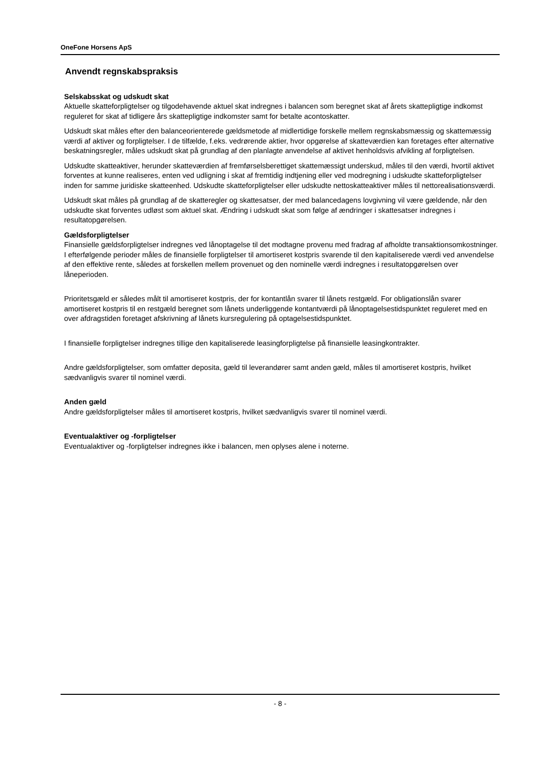OneFone Horsens ApS
Anvendt regnskabspraksis
Selskabsskat og udskudt skat
Aktuelle skatteforpligtelser og tilgodehavende aktuel skat indregnes i balancen som beregnet skat af årets skattepligtige indkomst reguleret for skat af tidligere års skattepligtige indkomster samt for betalte acontoskatter.
Udskudt skat måles efter den balanceorienterede gældsmetode af midlertidige forskelle mellem regnskabsmæssig og skattemæssig værdi af aktiver og forpligtelser. I de tilfælde, f.eks. vedrørende aktier, hvor opgørelse af skatteværdien kan foretages efter alternative beskatningsregler, måles udskudt skat på grundlag af den planlagte anvendelse af aktivet henholdsvis afvikling af forpligtelsen.
Udskudte skatteaktiver, herunder skatteværdien af fremførselsberettiget skattemæssigt underskud, måles til den værdi, hvortil aktivet forventes at kunne realiseres, enten ved udligning i skat af fremtidig indtjening eller ved modregning i udskudte skatteforpligtelser inden for samme juridiske skatteenhed. Udskudte skatteforpligtelser eller udskudte nettoskatteaktiver måles til nettorealisationsværdi.
Udskudt skat måles på grundlag af de skatteregler og skattesatser, der med balancedagens lovgivning vil være gældende, når den udskudte skat forventes udløst som aktuel skat. Ændring i udskudt skat som følge af ændringer i skattesatser indregnes i resultatopgørelsen.
Gældsforpligtelser
Finansielle gældsforpligtelser indregnes ved lånoptagelse til det modtagne provenu med fradrag af afholdte transaktionsomkostninger. I efterfølgende perioder måles de finansielle forpligtelser til amortiseret kostpris svarende til den kapitaliserede værdi ved anvendelse af den effektive rente, således at forskellen mellem provenuet og den nominelle værdi indregnes i resultatopgørelsen over låneperioden.
Prioritetsgæld er således målt til amortiseret kostpris, der for kontantlån svarer til lånets restgæld. For obligationslån svarer amortiseret kostpris til en restgæld beregnet som lånets underliggende kontantværdi på lånoptagelsestidspunktet reguleret med en over afdragstiden foretaget afskrivning af lånets kursregulering på optagelsestidspunktet.
I finansielle forpligtelser indregnes tillige den kapitaliserede leasingforpligtelse på finansielle leasingkontrakter.
Andre gældsforpligtelser, som omfatter deposita, gæld til leverandører samt anden gæld, måles til amortiseret kostpris, hvilket sædvanligvis svarer til nominel værdi.
Anden gæld
Andre gældsforpligtelser måles til amortiseret kostpris, hvilket sædvanligvis svarer til nominel værdi.
Eventualaktiver og -forpligtelser
Eventualaktiver og -forpligtelser indregnes ikke i balancen, men oplyses alene i noterne.
- 8 -